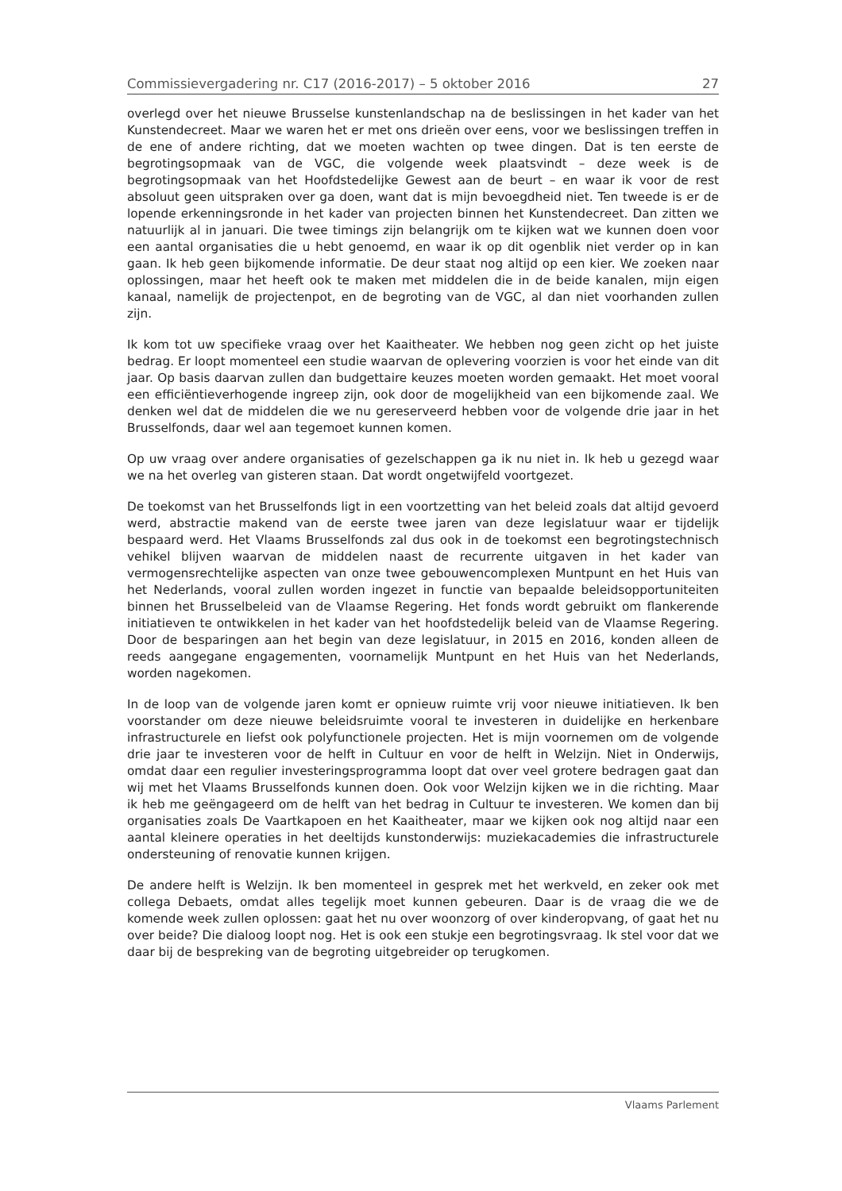Commissievergadering nr. C17 (2016-2017) – 5 oktober 2016 27
overlegd over het nieuwe Brusselse kunstenlandschap na de beslissingen in het kader van het Kunstendecreet. Maar we waren het er met ons drieën over eens, voor we beslissingen treffen in de ene of andere richting, dat we moeten wachten op twee dingen. Dat is ten eerste de begrotingsopmaak van de VGC, die volgende week plaatsvindt – deze week is de begrotingsopmaak van het Hoofdstedelijke Gewest aan de beurt – en waar ik voor de rest absoluut geen uitspraken over ga doen, want dat is mijn bevoegdheid niet. Ten tweede is er de lopende erkenningsronde in het kader van projecten binnen het Kunstendecreet. Dan zitten we natuurlijk al in januari. Die twee timings zijn belangrijk om te kijken wat we kunnen doen voor een aantal organisaties die u hebt genoemd, en waar ik op dit ogenblik niet verder op in kan gaan. Ik heb geen bijkomende informatie. De deur staat nog altijd op een kier. We zoeken naar oplossingen, maar het heeft ook te maken met middelen die in de beide kanalen, mijn eigen kanaal, namelijk de projectenpot, en de begroting van de VGC, al dan niet voorhanden zullen zijn.
Ik kom tot uw specifieke vraag over het Kaaitheater. We hebben nog geen zicht op het juiste bedrag. Er loopt momenteel een studie waarvan de oplevering voorzien is voor het einde van dit jaar. Op basis daarvan zullen dan budgettaire keuzes moeten worden gemaakt. Het moet vooral een efficiëntieverhogende ingreep zijn, ook door de mogelijkheid van een bijkomende zaal. We denken wel dat de middelen die we nu gereserveerd hebben voor de volgende drie jaar in het Brusselfonds, daar wel aan tegemoet kunnen komen.
Op uw vraag over andere organisaties of gezelschappen ga ik nu niet in. Ik heb u gezegd waar we na het overleg van gisteren staan. Dat wordt ongetwijfeld voortgezet.
De toekomst van het Brusselfonds ligt in een voortzetting van het beleid zoals dat altijd gevoerd werd, abstractie makend van de eerste twee jaren van deze legislatuur waar er tijdelijk bespaard werd. Het Vlaams Brusselfonds zal dus ook in de toekomst een begrotingstechnisch vehikel blijven waarvan de middelen naast de recurrente uitgaven in het kader van vermogensrechtelijke aspecten van onze twee gebouwencomplexen Muntpunt en het Huis van het Nederlands, vooral zullen worden ingezet in functie van bepaalde beleidsopportuniteiten binnen het Brusselbeleid van de Vlaamse Regering. Het fonds wordt gebruikt om flankerende initiatieven te ontwikkelen in het kader van het hoofdstedelijk beleid van de Vlaamse Regering. Door de besparingen aan het begin van deze legislatuur, in 2015 en 2016, konden alleen de reeds aangegane engagementen, voornamelijk Muntpunt en het Huis van het Nederlands, worden nagekomen.
In de loop van de volgende jaren komt er opnieuw ruimte vrij voor nieuwe initiatieven. Ik ben voorstander om deze nieuwe beleidsruimte vooral te investeren in duidelijke en herkenbare infrastructurele en liefst ook polyfunctionele projecten. Het is mijn voornemen om de volgende drie jaar te investeren voor de helft in Cultuur en voor de helft in Welzijn. Niet in Onderwijs, omdat daar een regulier investeringsprogramma loopt dat over veel grotere bedragen gaat dan wij met het Vlaams Brusselfonds kunnen doen. Ook voor Welzijn kijken we in die richting. Maar ik heb me geëngageerd om de helft van het bedrag in Cultuur te investeren. We komen dan bij organisaties zoals De Vaartkapoen en het Kaaitheater, maar we kijken ook nog altijd naar een aantal kleinere operaties in het deeltijds kunstonderwijs: muziekacademies die infrastructurele ondersteuning of renovatie kunnen krijgen.
De andere helft is Welzijn. Ik ben momenteel in gesprek met het werkveld, en zeker ook met collega Debaets, omdat alles tegelijk moet kunnen gebeuren. Daar is de vraag die we de komende week zullen oplossen: gaat het nu over woonzorg of over kinderopvang, of gaat het nu over beide? Die dialoog loopt nog. Het is ook een stukje een begrotingsvraag. Ik stel voor dat we daar bij de bespreking van de begroting uitgebreider op terugkomen.
Vlaams Parlement